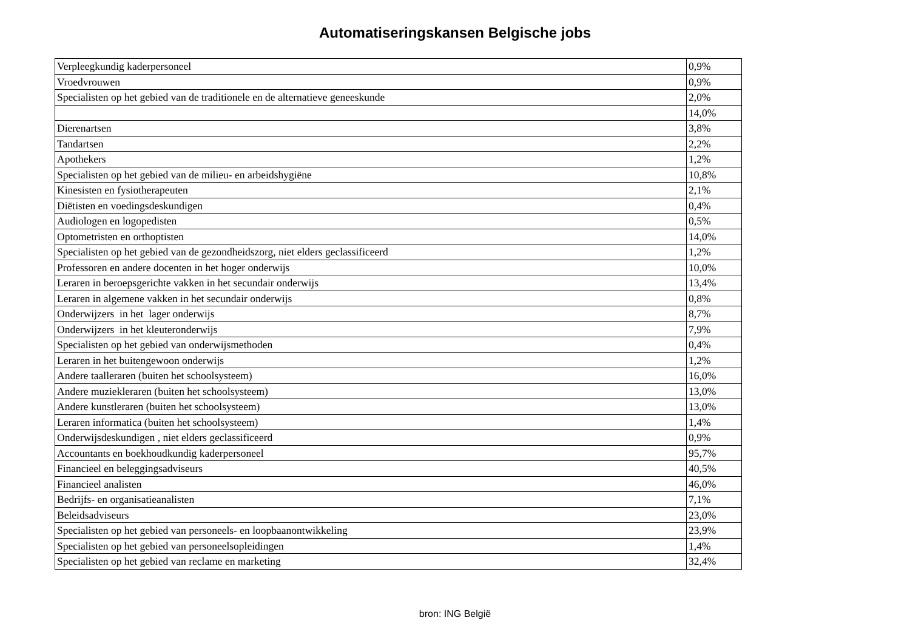Automatiseringskansen Belgische jobs
| Verpleegkundig kaderpersoneel | 0,9% |
| Vroedvrouwen | 0,9% |
| Specialisten op het gebied van de traditionele en de alternatieve geneeskunde | 2,0% |
| | 14,0% |
| Dierenartsen | 3,8% |
| Tandartsen | 2,2% |
| Apothekers | 1,2% |
| Specialisten op het gebied van de milieu- en arbeidshygiëne | 10,8% |
| Kinesisten en fysiotherapeuten | 2,1% |
| Diëtisten en voedingsdeskundigen | 0,4% |
| Audiologen en logopedisten | 0,5% |
| Optometristen en orthoptisten | 14,0% |
| Specialisten op het gebied van de gezondheidszorg, niet elders geclassificeerd | 1,2% |
| Professoren en andere docenten in het hoger onderwijs | 10,0% |
| Leraren in beroepsgerichte vakken in het secundair onderwijs | 13,4% |
| Leraren in algemene vakken in het secundair onderwijs | 0,8% |
| Onderwijzers in het lager onderwijs | 8,7% |
| Onderwijzers in het kleuteronderwijs | 7,9% |
| Specialisten op het gebied van onderwijsmethoden | 0,4% |
| Leraren in het buitengewoon onderwijs | 1,2% |
| Andere taalleraren (buiten het schoolsysteem) | 16,0% |
| Andere muziekleraren (buiten het schoolsysteem) | 13,0% |
| Andere kunstleraren (buiten het schoolsysteem) | 13,0% |
| Leraren informatica (buiten het schoolsysteem) | 1,4% |
| Onderwijsdeskundigen , niet elders geclassificeerd | 0,9% |
| Accountants en boekhoudkundig kaderpersoneel | 95,7% |
| Financieel en beleggingsadviseurs | 40,5% |
| Financieel analisten | 46,0% |
| Bedrijfs- en organisatieanalisten | 7,1% |
| Beleidsadviseurs | 23,0% |
| Specialisten op het gebied van personeels- en loopbaanontwikkeling | 23,9% |
| Specialisten op het gebied van personeelsopleidingen | 1,4% |
| Specialisten op het gebied van reclame en marketing | 32,4% |
bron: ING België